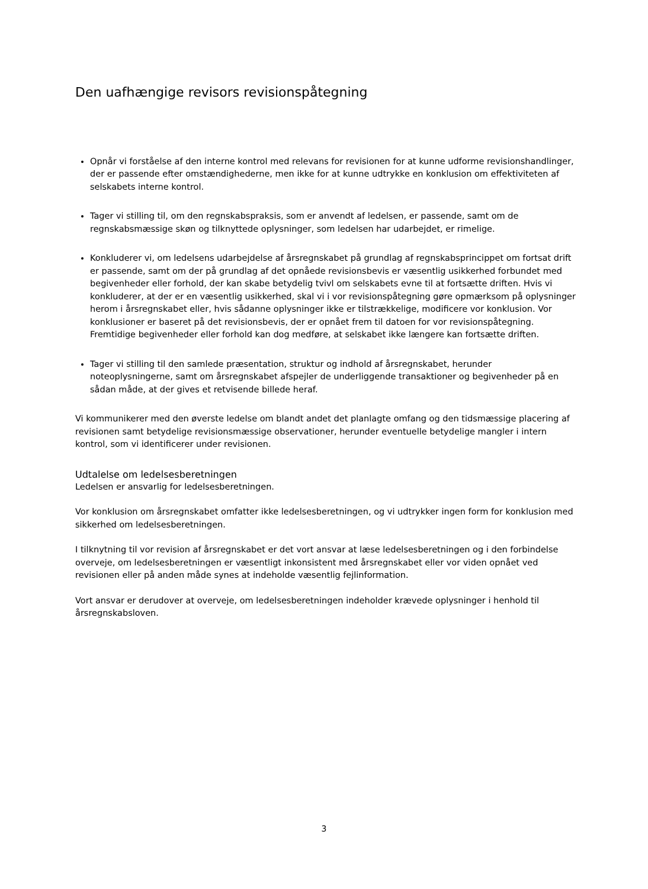Den uafhængige revisors revisionspåtegning
Opnår vi forståelse af den interne kontrol med relevans for revisionen for at kunne udforme revisionshandlinger, der er passende efter omstændighederne, men ikke for at kunne udtrykke en konklusion om effektiviteten af selskabets interne kontrol.
Tager vi stilling til, om den regnskabspraksis, som er anvendt af ledelsen, er passende, samt om de regnskabsmæssige skøn og tilknyttede oplysninger, som ledelsen har udarbejdet, er rimelige.
Konkluderer vi, om ledelsens udarbejdelse af årsregnskabet på grundlag af regnskabsprincippet om fortsat drift er passende, samt om der på grundlag af det opnåede revisionsbevis er væsentlig usikkerhed forbundet med begivenheder eller forhold, der kan skabe betydelig tvivl om selskabets evne til at fortsætte driften. Hvis vi konkluderer, at der er en væsentlig usikkerhed, skal vi i vor revisionspåtegning gøre opmærksom på oplysninger herom i årsregnskabet eller, hvis sådanne oplysninger ikke er tilstrækkelige, modificere vor konklusion. Vor konklusioner er baseret på det revisionsbevis, der er opnået frem til datoen for vor revisionspåtegning. Fremtidige begivenheder eller forhold kan dog medføre, at selskabet ikke længere kan fortsætte driften.
Tager vi stilling til den samlede præsentation, struktur og indhold af årsregnskabet, herunder noteoplysningerne, samt om årsregnskabet afspejler de underliggende transaktioner og begivenheder på en sådan måde, at der gives et retvisende billede heraf.
Vi kommunikerer med den øverste ledelse om blandt andet det planlagte omfang og den tidsmæssige placering af revisionen samt betydelige revisionsmæssige observationer, herunder eventuelle betydelige mangler i intern kontrol, som vi identificerer under revisionen.
Udtalelse om ledelsesberetningen
Ledelsen er ansvarlig for ledelsesberetningen.
Vor konklusion om årsregnskabet omfatter ikke ledelsesberetningen, og vi udtrykker ingen form for konklusion med sikkerhed om ledelsesberetningen.
I tilknytning til vor revision af årsregnskabet er det vort ansvar at læse ledelsesberetningen og i den forbindelse overveje, om ledelsesberetningen er væsentligt inkonsistent med årsregnskabet eller vor viden opnået ved revisionen eller på anden måde synes at indeholde væsentlig fejlinformation.
Vort ansvar er derudover at overveje, om ledelsesberetningen indeholder krævede oplysninger i henhold til årsregnskabsloven.
3